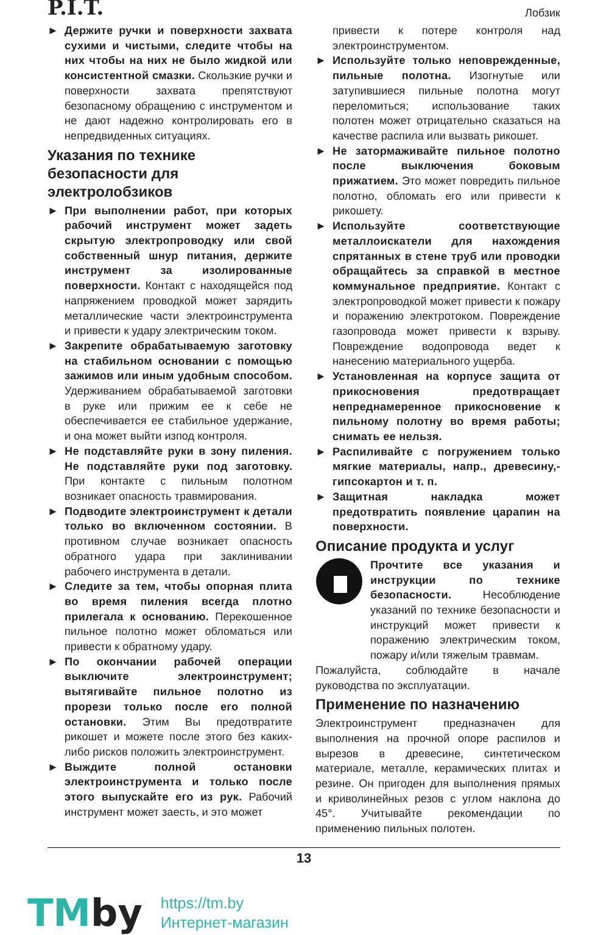P.I.T.
Лобзик
► Держите ручки и поверхности захвата сухими и чистыми, следите чтобы на них чтобы на них не было жидкой или консистентной смазки. Скользкие ручки и поверхности захвата препятствуют безопасному обращению с инструментом и не дают надежно контролировать его в непредвиденных ситуациях.
Указания по технике безопасности для электролобзиков
► При выполнении работ, при которых рабочий инструмент может задеть скрытую электропроводку или свой собственный шнур питания, держите инструмент за изолированные поверхности. Контакт с находящейся под напряжением проводкой может зарядить металлические части электроинструмента и привести к удару электрическим током.
► Закрепите обрабатываемую заготовку на стабильном основании с помощью зажимов или иным удобным способом. Удерживанием обрабатываемой заготовки в руке или прижим ее к себе не обеспечивается ее стабильное удержание, и она может выйти изпод контроля.
► Не подставляйте руки в зону пиления. Не подставляйте руки под заготовку. При контакте с пильным полотном возникает опасность травмирования.
► Подводите электроинструмент к детали только во включенном состоянии. В противном случае возникает опасность обратного удара при заклинивании рабочего инструмента в детали.
► Следите за тем, чтобы опорная плита во время пиления всегда плотно прилегала к основанию. Перекошенное пильное полотно может обломаться или привести к обратному удару.
► По окончании рабочей операции выключите электроинструмент; вытягивайте пильное полотно из прорези только после его полной остановки. Этим Вы предотвратите рикошет и можете после этого без каких-либо рисков положить электроинструмент.
► Выждите полной остановки электроинструмента и только после этого выпускайте его из рук. Рабочий инструмент может заесть, и это может
привести к потере контроля над электроинструментом.
► Используйте только неповрежденные, пильные полотна. Изогнутые или затупившиеся пильные полотна могут переломиться; использование таких полотен может отрицательно сказаться на качестве распила или вызвать рикошет.
► Не затормаживайте пильное полотно после выключения боковым прижатием. Это может повредить пильное полотно, обломать его или привести к рикошету.
► Используйте соответствующие металлоискатели для нахождения спрятанных в стене труб или проводки обращайтесь за справкой в местное коммунальное предприятие. Контакт с электропроводкой может привести к пожару и поражению электротоком. Повреждение газопровода может привести к взрыву. Повреждение водопровода ведет к нанесению материального ущерба.
► Установленная на корпусе защита от прикосновения предотвращает непреднамеренное прикосновение к пильному полотну во время работы; снимать ее нельзя.
► Распиливайте с погружением только мягкие материалы, напр., древесину,-гипсокартон и т. п.
► Защитная накладка может предотвратить появление царапин на поверхности.
Описание продукта и услуг
Прочтите все указания и инструкции по технике безопасности. Несоблюдение указаний по технике безопасности и инструкций может привести к поражению электрическим током, пожару и/или тяжелым травмам.
Пожалуйста, соблюдайте в начале руководства по эксплуатации.
Применение по назначению
Электроинструмент предназначен для выполнения на прочной опоре распилов и вырезов в древесине, синтетическом материале, металле, керамических плитах и резине. Он пригоден для выполнения прямых и криволинейных резов с углом наклона до 45°. Учитывайте рекомендации по применению пильных полотен.
13
TMby
https://tm.by
Интернет-магазин